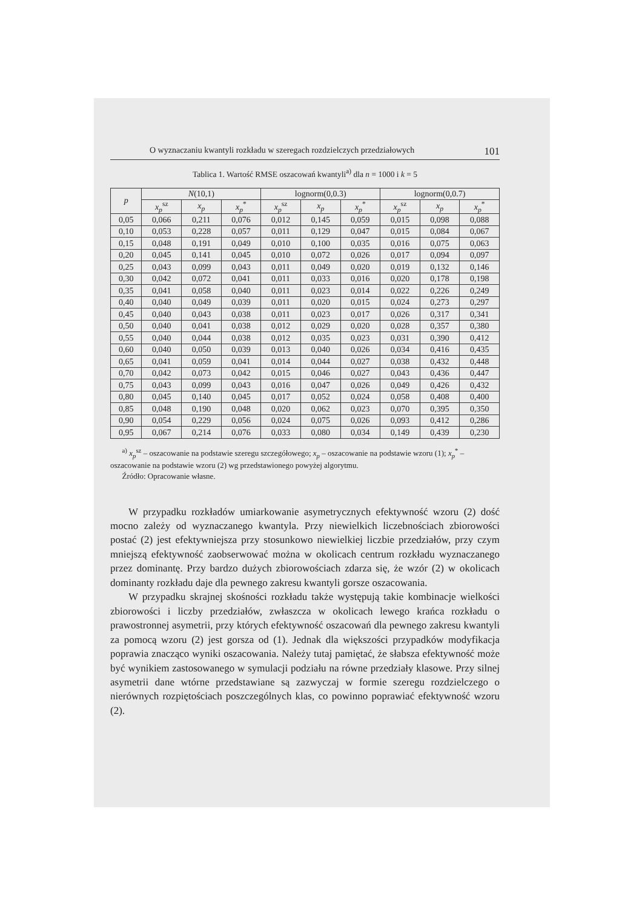O wyznaczaniu kwantyli rozkładu w szeregach rozdzielczych przedziałowych 101
Tablica 1. Wartość RMSE oszacowań kwantyli<sup>a)</sup> dla n = 1000 i k = 5
| p | N (10,1) | | | lognorm(0,0.3) | | | lognorm(0,0.7) | | |
| --- | --- | --- | --- | --- | --- | --- | --- | --- | --- |
| | x<sub>p</sub><sup>sz</sup> | x<sub>p</sub> | x<sub>p</sub><sup>*</sup> | x<sub>p</sub><sup>sz</sup> | x<sub>p</sub> | x<sub>p</sub><sup>*</sup> | x<sub>p</sub><sup>sz</sup> | x<sub>p</sub> | x<sub>p</sub><sup>*</sup> |
| 0,05 | 0,066 | 0,211 | 0,076 | 0,012 | 0,145 | 0,059 | 0,015 | 0,098 | 0,088 |
| 0,10 | 0,053 | 0,228 | 0,057 | 0,011 | 0,129 | 0,047 | 0,015 | 0,084 | 0,067 |
| 0,15 | 0,048 | 0,191 | 0,049 | 0,010 | 0,100 | 0,035 | 0,016 | 0,075 | 0,063 |
| 0,20 | 0,045 | 0,141 | 0,045 | 0,010 | 0,072 | 0,026 | 0,017 | 0,094 | 0,097 |
| 0,25 | 0,043 | 0,099 | 0,043 | 0,011 | 0,049 | 0,020 | 0,019 | 0,132 | 0,146 |
| 0,30 | 0,042 | 0,072 | 0,041 | 0,011 | 0,033 | 0,016 | 0,020 | 0,178 | 0,198 |
| 0,35 | 0,041 | 0,058 | 0,040 | 0,011 | 0,023 | 0,014 | 0,022 | 0,226 | 0,249 |
| 0,40 | 0,040 | 0,049 | 0,039 | 0,011 | 0,020 | 0,015 | 0,024 | 0,273 | 0,297 |
| 0,45 | 0,040 | 0,043 | 0,038 | 0,011 | 0,023 | 0,017 | 0,026 | 0,317 | 0,341 |
| 0,50 | 0,040 | 0,041 | 0,038 | 0,012 | 0,029 | 0,020 | 0,028 | 0,357 | 0,380 |
| 0,55 | 0,040 | 0,044 | 0,038 | 0,012 | 0,035 | 0,023 | 0,031 | 0,390 | 0,412 |
| 0,60 | 0,040 | 0,050 | 0,039 | 0,013 | 0,040 | 0,026 | 0,034 | 0,416 | 0,435 |
| 0,65 | 0,041 | 0,059 | 0,041 | 0,014 | 0,044 | 0,027 | 0,038 | 0,432 | 0,448 |
| 0,70 | 0,042 | 0,073 | 0,042 | 0,015 | 0,046 | 0,027 | 0,043 | 0,436 | 0,447 |
| 0,75 | 0,043 | 0,099 | 0,043 | 0,016 | 0,047 | 0,026 | 0,049 | 0,426 | 0,432 |
| 0,80 | 0,045 | 0,140 | 0,045 | 0,017 | 0,052 | 0,024 | 0,058 | 0,408 | 0,400 |
| 0,85 | 0,048 | 0,190 | 0,048 | 0,020 | 0,062 | 0,023 | 0,070 | 0,395 | 0,350 |
| 0,90 | 0,054 | 0,229 | 0,056 | 0,024 | 0,075 | 0,026 | 0,093 | 0,412 | 0,286 |
| 0,95 | 0,067 | 0,214 | 0,076 | 0,033 | 0,080 | 0,034 | 0,149 | 0,439 | 0,230 |
<sup>a)</sup> x<sub>p</sub><sup>sz</sup> – oszacowanie na podstawie szeregu szczegółowego; x<sub>p</sub> – oszacowanie na podstawie wzoru (1); x<sub>p</sub><sup>*</sup> – oszacowanie na podstawie wzoru (2) wg przedstawionego powyżej algorytmu.
Źródło: Opracowanie własne.
W przypadku rozkładów umiarkowanie asymetrycznych efektywność wzoru (2) dość mocno zależy od wyznaczanego kwantyla. Przy niewielkich liczebnościach zbiorowości postać (2) jest efektywniejsza przy stosunkowo niewielkiej liczbie przedziałów, przy czym mniejszą efektywność zaobserwować można w okolicach centrum rozkładu wyznaczanego przez dominantę. Przy bardzo dużych zbiorowościach zdarza się, że wzór (2) w okolicach dominanty rozkładu daje dla pewnego zakresu kwantyli gorsze oszacowania.
W przypadku skrajnej skośności rozkładu także występują takie kombinacje wielkości zbiorowości i liczby przedziałów, zwłaszcza w okolicach lewego krańca rozkładu o prawostronnej asymetrii, przy których efektywność oszacowań dla pewnego zakresu kwantyli za pomocą wzoru (2) jest gorsza od (1). Jednak dla większości przypadków modyfikacja poprawia znacząco wyniki oszacowania. Należy tutaj pamiętać, że słabsza efektywność może być wynikiem zastosowanego w symulacji podziału na równe przedziały klasowe. Przy silnej asymetrii dane wtórne przedstawiane są zazwyczaj w formie szeregu rozdzielczego o nierównych rozpiętościach poszczególnych klas, co powinno poprawiać efektywność wzoru (2).